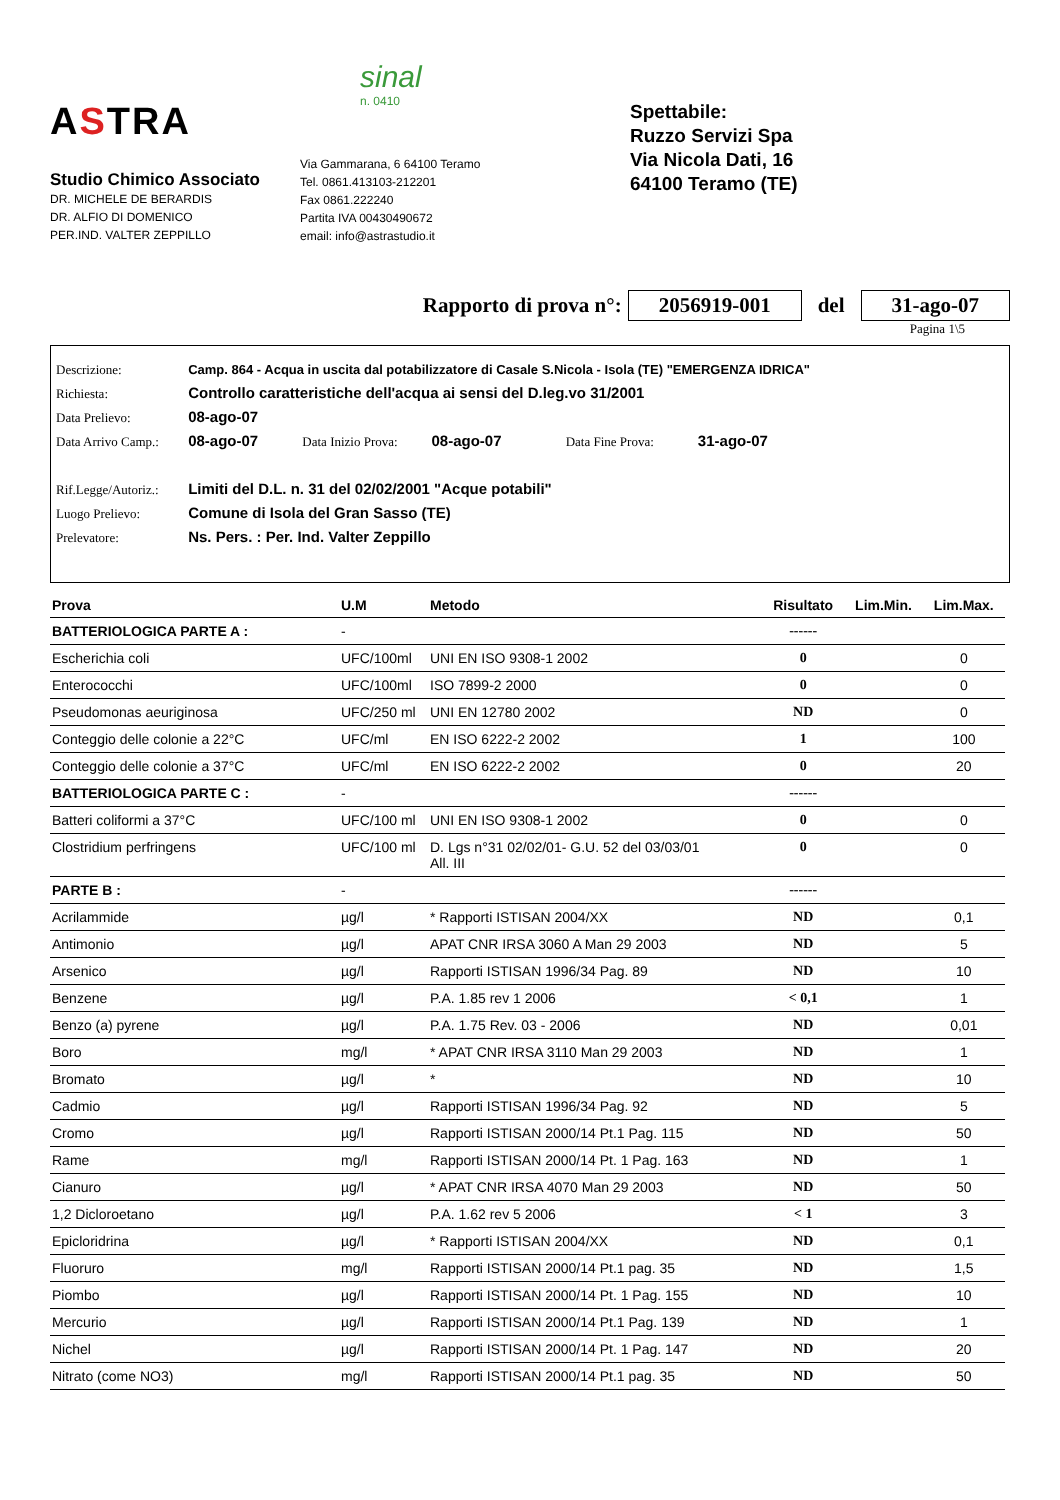ASTRA
Studio Chimico Associato
DR. MICHELE DE BERARDIS
DR. ALFIO DI DOMENICO
PER.IND. VALTER ZEPPILLO
sinal
n. 0410
Via Gammarana, 6 64100 Teramo
Tel. 0861.413103-212201
Fax 0861.222240
Partita IVA 00430490672
email: info@astrastudio.it
Spettabile:
Ruzzo Servizi Spa
Via Nicola Dati, 16
64100 Teramo (TE)
Rapporto di prova n°: 2056919-001 del 31-ago-07
Pagina 1\5
Descrizione: Camp. 864 - Acqua in uscita dal potabilizzatore di Casale S.Nicola - Isola (TE) "EMERGENZA IDRICA"
Richiesta: Controllo caratteristiche dell'acqua ai sensi del D.leg.vo 31/2001
Data Prelievo: 08-ago-07
Data Arrivo Camp.: 08-ago-07 Data Inizio Prova: 08-ago-07 Data Fine Prova: 31-ago-07
Rif.Legge/Autoriz.: Limiti del D.L. n. 31 del 02/02/2001 "Acque potabili"
Luogo Prelievo: Comune di Isola del Gran Sasso (TE)
Prelevatore: Ns. Pers. : Per. Ind. Valter Zeppillo
| Prova | U.M | Metodo | Risultato | Lim.Min. | Lim.Max. |
| --- | --- | --- | --- | --- | --- |
| BATTERIOLOGICA PARTE A : | - | | ------ | | |
| Escherichia coli | UFC/100ml | UNI EN ISO 9308-1 2002 | 0 | | 0 |
| Enterococchi | UFC/100ml | ISO 7899-2 2000 | 0 | | 0 |
| Pseudomonas aeuriginosa | UFC/250 ml | UNI EN 12780 2002 | ND | | 0 |
| Conteggio delle colonie a 22°C | UFC/ml | EN ISO 6222-2 2002 | 1 | | 100 |
| Conteggio delle colonie a 37°C | UFC/ml | EN ISO 6222-2 2002 | 0 | | 20 |
| BATTERIOLOGICA PARTE C : | - | | ------ | | |
| Batteri coliformi a 37°C | UFC/100 ml | UNI EN ISO 9308-1 2002 | 0 | | 0 |
| Clostridium perfringens | UFC/100 ml | D. Lgs n°31 02/02/01- G.U. 52 del 03/03/01 All. III | 0 | | 0 |
| PARTE B : | - | | ------ | | |
| Acrilammide | µg/l | * Rapporti ISTISAN 2004/XX | ND | | 0,1 |
| Antimonio | µg/l | APAT CNR IRSA 3060 A Man 29 2003 | ND | | 5 |
| Arsenico | µg/l | Rapporti ISTISAN 1996/34 Pag. 89 | ND | | 10 |
| Benzene | µg/l | P.A. 1.85 rev 1 2006 | < 0,1 | | 1 |
| Benzo (a) pyrene | µg/l | P.A. 1.75 Rev. 03 - 2006 | ND | | 0,01 |
| Boro | mg/l | * APAT CNR IRSA 3110 Man 29 2003 | ND | | 1 |
| Bromato | µg/l | * | ND | | 10 |
| Cadmio | µg/l | Rapporti ISTISAN 1996/34 Pag. 92 | ND | | 5 |
| Cromo | µg/l | Rapporti ISTISAN 2000/14 Pt.1 Pag. 115 | ND | | 50 |
| Rame | mg/l | Rapporti ISTISAN 2000/14 Pt. 1 Pag. 163 | ND | | 1 |
| Cianuro | µg/l | * APAT CNR IRSA 4070 Man 29 2003 | ND | | 50 |
| 1,2 Dicloroetano | µg/l | P.A. 1.62 rev 5 2006 | < 1 | | 3 |
| Epicloridrina | µg/l | * Rapporti ISTISAN 2004/XX | ND | | 0,1 |
| Fluoruro | mg/l | Rapporti ISTISAN 2000/14 Pt.1 pag. 35 | ND | | 1,5 |
| Piombo | µg/l | Rapporti ISTISAN 2000/14 Pt. 1 Pag. 155 | ND | | 10 |
| Mercurio | µg/l | Rapporti ISTISAN 2000/14 Pt.1 Pag. 139 | ND | | 1 |
| Nichel | µg/l | Rapporti ISTISAN 2000/14 Pt. 1 Pag. 147 | ND | | 20 |
| Nitrato (come NO3) | mg/l | Rapporti ISTISAN 2000/14 Pt.1 pag. 35 | ND | | 50 |